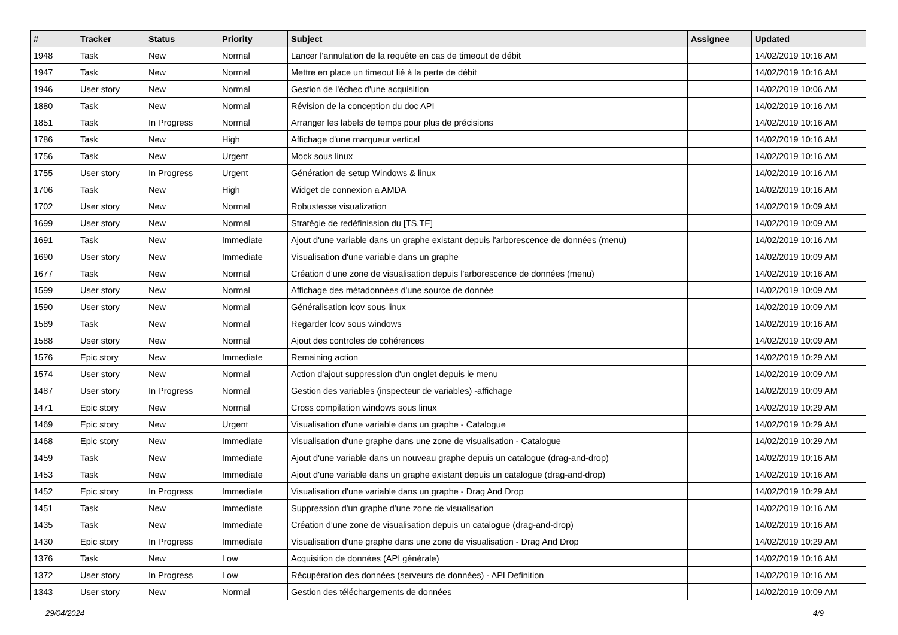| # | Tracker | Status | Priority | Subject | Assignee | Updated |
| --- | --- | --- | --- | --- | --- | --- |
| 1948 | Task | New | Normal | Lancer l'annulation de la requête en cas de timeout de débit | | 14/02/2019 10:16 AM |
| 1947 | Task | New | Normal | Mettre en place un timeout lié à la perte de débit | | 14/02/2019 10:16 AM |
| 1946 | User story | New | Normal | Gestion de l'échec d'une acquisition | | 14/02/2019 10:06 AM |
| 1880 | Task | New | Normal | Révision de la conception du doc API | | 14/02/2019 10:16 AM |
| 1851 | Task | In Progress | Normal | Arranger les labels de temps pour plus de précisions | | 14/02/2019 10:16 AM |
| 1786 | Task | New | High | Affichage d'une marqueur vertical | | 14/02/2019 10:16 AM |
| 1756 | Task | New | Urgent | Mock sous linux | | 14/02/2019 10:16 AM |
| 1755 | User story | In Progress | Urgent | Génération de setup Windows & linux | | 14/02/2019 10:16 AM |
| 1706 | Task | New | High | Widget de connexion a AMDA | | 14/02/2019 10:16 AM |
| 1702 | User story | New | Normal | Robustesse visualization | | 14/02/2019 10:09 AM |
| 1699 | User story | New | Normal | Stratégie de redéfinission du [TS,TE] | | 14/02/2019 10:09 AM |
| 1691 | Task | New | Immediate | Ajout d'une variable dans un graphe existant depuis l'arborescence de données (menu) | | 14/02/2019 10:16 AM |
| 1690 | User story | New | Immediate | Visualisation d'une variable dans un graphe | | 14/02/2019 10:09 AM |
| 1677 | Task | New | Normal | Création d'une zone de visualisation depuis l'arborescence de données (menu) | | 14/02/2019 10:16 AM |
| 1599 | User story | New | Normal | Affichage des métadonnées d'une source de donnée | | 14/02/2019 10:09 AM |
| 1590 | User story | New | Normal | Généralisation lcov sous linux | | 14/02/2019 10:09 AM |
| 1589 | Task | New | Normal | Regarder lcov sous windows | | 14/02/2019 10:16 AM |
| 1588 | User story | New | Normal | Ajout des controles de cohérences | | 14/02/2019 10:09 AM |
| 1576 | Epic story | New | Immediate | Remaining action | | 14/02/2019 10:29 AM |
| 1574 | User story | New | Normal | Action d'ajout suppression d'un onglet depuis le menu | | 14/02/2019 10:09 AM |
| 1487 | User story | In Progress | Normal | Gestion des variables (inspecteur de variables) -affichage | | 14/02/2019 10:09 AM |
| 1471 | Epic story | New | Normal | Cross compilation windows sous linux | | 14/02/2019 10:29 AM |
| 1469 | Epic story | New | Urgent | Visualisation d'une variable dans un graphe - Catalogue | | 14/02/2019 10:29 AM |
| 1468 | Epic story | New | Immediate | Visualisation d'une graphe dans une zone de visualisation - Catalogue | | 14/02/2019 10:29 AM |
| 1459 | Task | New | Immediate | Ajout d'une variable dans un nouveau graphe depuis un catalogue (drag-and-drop) | | 14/02/2019 10:16 AM |
| 1453 | Task | New | Immediate | Ajout d'une variable dans un graphe existant depuis un catalogue (drag-and-drop) | | 14/02/2019 10:16 AM |
| 1452 | Epic story | In Progress | Immediate | Visualisation d'une variable dans un graphe - Drag And Drop | | 14/02/2019 10:29 AM |
| 1451 | Task | New | Immediate | Suppression d'un graphe d'une zone de visualisation | | 14/02/2019 10:16 AM |
| 1435 | Task | New | Immediate | Création d'une zone de visualisation depuis un catalogue (drag-and-drop) | | 14/02/2019 10:16 AM |
| 1430 | Epic story | In Progress | Immediate | Visualisation d'une graphe dans une zone de visualisation - Drag And Drop | | 14/02/2019 10:29 AM |
| 1376 | Task | New | Low | Acquisition de données (API générale) | | 14/02/2019 10:16 AM |
| 1372 | User story | In Progress | Low | Récupération des données (serveurs de données) - API Definition | | 14/02/2019 10:16 AM |
| 1343 | User story | New | Normal | Gestion des téléchargements de données | | 14/02/2019 10:09 AM |
29/04/2024 4/9